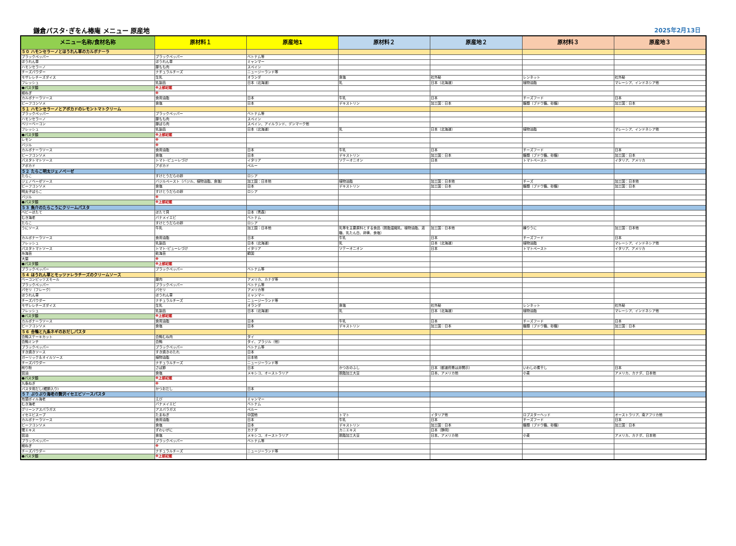鎌倉パスタ･ぎをん椿庵 メニュー 原産地
2025年2月13日
| メニュー名称/食材名称 | 原材料１ | 原産地1 | 原材料２ | 原産地２ | 原材料３ | 原産地３ |
| --- | --- | --- | --- | --- | --- | --- |
| ５０ ハモンセラーノとほうれん草のカルボナーラ | | | | | | |
| ブラックペッパー | ブラックペッパー | ベトナム等 | | | | |
| ほうれん草 | ほうれん草 | ミャンマー | | | | |
| ハモンセラーノ | 豚もも肉 | スペイン | | | | |
| チーズパウダー | ナチュラルチーズ | ニュージーランド等 | | | | |
| モザレレチーズダイス | 生乳 | オランダ | 食塩 | 社外秘 | レンネット | 社外秘 |
| フレッシュ | 乳製品 | 日本（北海道） | 乳 | 日本（北海道） | 植物油脂 | マレーシア、インドネシア他 |
| ●パスタ麺 | ※上部記載 | | | | | |
| 細ねぎ | ※ | | | | | |
| カルボナーラソース | 食用油脂 | 日本 | 牛乳 | 日本 | チーズフード | 日本 |
| ビーフコンソメ | 食塩 | 日本 | デキストリン | 加工国：日本 | 糖類（ブドウ糖、砂糖） | 加工国：日本 |
| ５１ ハモンセラーノとアボカドのレモントマトクリーム | | | | | | |
| ブラックペッパー | ブラックペッパー | ベトナム等 | | | | |
| ハモンセラーノ | 豚もも肉 | スペイン | | | | |
| ベリーベーコン | 豚ばら肉 | スペイン、アイルランド、デンマーク他 | | | | |
| フレッシュ | 乳製品 | 日本（北海道） | 乳 | 日本（北海道） | 植物油脂 | マレーシア、インドネシア他 |
| ●パスタ麺 | ※上部記載 | | | | | |
| レモン | ※ | | | | | |
| バジル | ※ | | | | | |
| カルボナーラソース | 食用油脂 | 日本 | 牛乳 | 日本 | チーズフード | 日本 |
| ビーフコンソメ | 食塩 | 日本 | デキストリン | 加工国：日本 | 糖類（ブドウ糖、砂糖） | 加工国：日本 |
| パスタトマトソース | トマト･ピューレづけ | イタリア | ソテーオニオン | 日本 | トマトペースト | イタリア、アメリカ |
| アボカド | アボカド | ペルー | | | | |
| ５２ たらこ明太ジェノベーゼ | | | | | | |
| たらこ | すけとうだらの卵 | ロシア | | | | |
| ジェノベーゼソース | バジルペースト（バジル、植物油脂、食塩） | 加工国：日本他 | 植物油脂 | 加工国：日本他 | チーズ | 加工国：日本他 |
| ビーフコンソメ | 食塩 | 日本 | デキストリン | 加工国：日本 | 糖類（ブドウ糖、砂糖） | 加工国：日本 |
| 明太子ばらこ | すけとうだらの卵 | ロシア | | | | |
| バジル | ※ | | | | | |
| ●パスタ麺 | ※上部記載 | | | | | |
| ５３ 魚介のたらこうにクリームパスタ | | | | | | |
| ベビーほたて | ほたて貝 | 日本（青森） | | | | |
| むき海老 | バナメイエビ | ベトナム | | | | |
| たらこ | すけとうだらの卵 | ロシア | | | | |
| うにソース | 牛乳 | 加工国：日本他 | 乳等を主要原料とする食品（脱脂濃縮乳、植物油脂、液糖、乳たん白、卵黄、食塩） | 加工国：日本他 | 練りうに | 加工国：日本他 |
| カルボナーラソース | 食用油脂 | 日本 | 牛乳 | 日本 | チーズフード | 日本 |
| フレッシュ | 乳製品 | 日本（北海道） | 乳 | 日本（北海道） | 植物油脂 | マレーシア、インドネシア他 |
| パスタトマトソース | トマト･ピューレづけ | イタリア | ソテーオニオン | 日本 | トマトペースト | イタリア、アメリカ |
| 糸海苔 | 乾海苔 | 韓国 | | | | |
| 大葉 | ※ | | | | | |
| ●パスタ麺 | ※上部記載 | | | | | |
| ブラックペッパー | ブラックペッパー | ベトナム等 | | | | |
| ５４ ほうれん草とモッツァレラチーズのクリームソース | | | | | | |
| ベーコンピッツスモール | 豚肉 | アメリカ、カナダ等 | | | | |
| ブラックペッパー | ブラックペッパー | ベトナム等 | | | | |
| パセリ（フレーク） | パセリ | アメリカ等 | | | | |
| ほうれん草 | ほうれん草 | ミャンマー | | | | |
| チーズパウダー | ナチュラルチーズ | ニュージーランド等 | | | | |
| モザレレチーズダイス | 生乳 | オランダ | 食塩 | 社外秘 | レンネット | 社外秘 |
| フレッシュ | 乳製品 | 日本（北海道） | 乳 | 日本（北海道） | 植物油脂 | マレーシア、インドネシア他 |
| ●パスタ麺 | ※上部記載 | | | | | |
| カルボナーラソース | 食用油脂 | 日本 | 牛乳 | 日本 | チーズフード | 日本 |
| ビーフコンソメ | 食塩 | 日本 | デキストリン | 加工国：日本 | 糖類（ブドウ糖、砂糖） | 加工国：日本 |
| ５６ 合鴨と九条ネギのおだしパスタ | | | | | | |
| 合鴨ステーキカット | 合鴨むね肉 | タイ | | | | |
| 合鴨ミンチ | 合鴨 | タイ、ブラジル（他） | | | | |
| ブラックペッパー | ブラックペッパー | ベトナム等 | | | | |
| すき焼きソース | すき焼きのたれ | 日本 | | | | |
| ガーリック＆オイルソース | 植物油脂 | 日本他 | | | | |
| チーズパウダー | ナチュラルチーズ | ニュージーランド等 | | | | |
| 削り粉 | さば節 | 日本 | かつおのふし | 日本（都道府県は非開示） | いわしの煮干し | 日本 |
| 醤油 | 食塩 | メキシコ、オーストラリア | 脱脂加工大豆 | 日本、アメリカ他 | 小麦 | アメリカ、カナダ、日本他 |
| ●パスタ麺 | ※上部記載 | | | | | |
| 九条ねぎ | ※ | | | | | |
| パスタ用だし(鰹節入り) | かつおだし | 日本 | | | | |
| ５７ ぷりぷり海老の贅沢イセエビソースパスタ | | | | | | |
| 有頭ボイル海老 | えび | ミャンマー | | | | |
| むき海老 | バナメイエビ | ベトナム | | | | |
| グリーンアスパラガス | アスパラガス | ペルー | | | | |
| イセエビスープ | たまねぎ | 中国他 | トマト | イタリア他 | ロブスターヘッド | オーストラリア、南アフリカ他 |
| カルボナーラソース | 食用油脂 | 日本 | 牛乳 | 日本 | チーズフード | 日本 |
| ビーフコンソメ | 食塩 | 日本 | デキストリン | 加工国：日本 | 糖類（ブドウ糖、砂糖） | 加工国：日本 |
| 蟹エキス | ずわいがに | カナダ | カニエキス | 日本（静岡） | | |
| 醤油 | 食塩 | メキシコ、オーストラリア | 脱脂加工大豆 | 日本、アメリカ他 | 小麦 | アメリカ、カナダ、日本他 |
| ブラックペッパー | ブラックペッパー | ベトナム等 | | | | |
| 細ねぎ | ※ | | | | | |
| チーズパウダー | ナチュラルチーズ | ニュージーランド等 | | | | |
| ●パスタ麺 | ※上部記載 | | | | | |